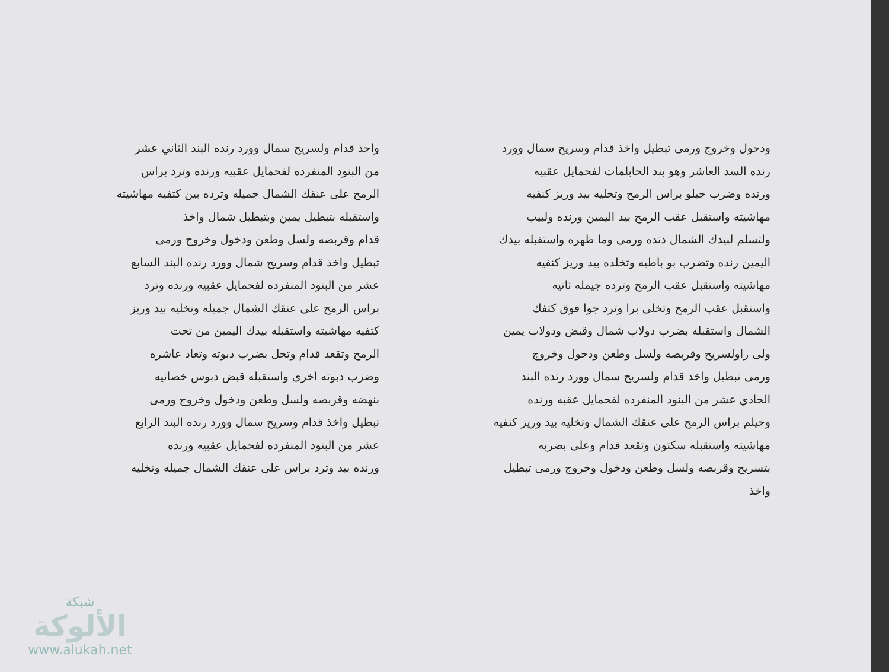ودحول وخروج ورمى تبطيل واخذ قدام وسريح سمال وورد
رنده السد العاشر وهو بند الحابلمات لفحمايل عقبيه
ورنده وضرب جيلو براس الرمح وتخليه بيد وريز كنفيه
مهاشيته واستقبل عقب الرمح بيد اليمين ورنده ولبيب
ولتسلم لبيدك الشمال ذنده ورمى وما ظهره واستقبله بيدك
اليمين رنده وتضرب بو باطيه وتخلده بيد وريز كنفيه
مهاشيته واستقبل عقب الرمح وترده جيمله ثانيه
واستقبل عقب الرمح وتخلى برا وترد جوا فوق كتفك
الشمال واستقبله بضرب دولاب شمال وقبض ودولاب يمين
ولى راولسريح وقربصه ولسل وطعن ودحول وخروج
ورمى تبطيل واخذ قدام ولسريح سمال وورد رنده البند
الحادي عشر من البنود المنفرده لفحمايل عقبه ورنده
وحيلم براس الرمح على عنقك الشمال وتخليه بيد وريز كنفيه
مهاشيته واستقبله سكتون وتقعد قدام وعلى بضربه
بتسريح وقربصه ولسل وطعن ودخول وخروج ورمى تبطيل
واخذ
واحذ قدام ولسريح سمال وورد رنده البند الثاني عشر
من البنود المنفرده لفحمايل عقبيه ورنده وترد براس
الرمح على عنقك الشمال جميله وترده بين كتفيه مهاشيته
واستقبله بتبطيل يمين وبتبطيل شمال واخذ
قدام وقربصه ولسل وطعن ودخول وخروج ورمى
تبطيل واخذ قدام وسريح شمال وورد رنده البند السابع
عشر من البنود المنفرده لفحمايل عقبيه ورنده وترد
براس الرمح على عنقك الشمال جميله وتخليه بيد وريز
كتفيه مهاشيته واستقبله بيدك اليمين من تحت
الرمح وتقعد قدام وتحل بضرب دبوته وتعاد عاشره
وضرب دبوته اخرى واستقبله قبض دبوس خصانيه
بنهضه وقربصه ولسل وطعن ودخول وخروج ورمى
تبطيل واخذ قدام وسريح سمال وورد رنده البند الرابع
عشر من البنود المنفرده لفحمايل عقبيه ورنده
ورنده بيد وترد براس على عنقك الشمال جميله وتخليه
شبكة
الألوكة
www.alukah.net